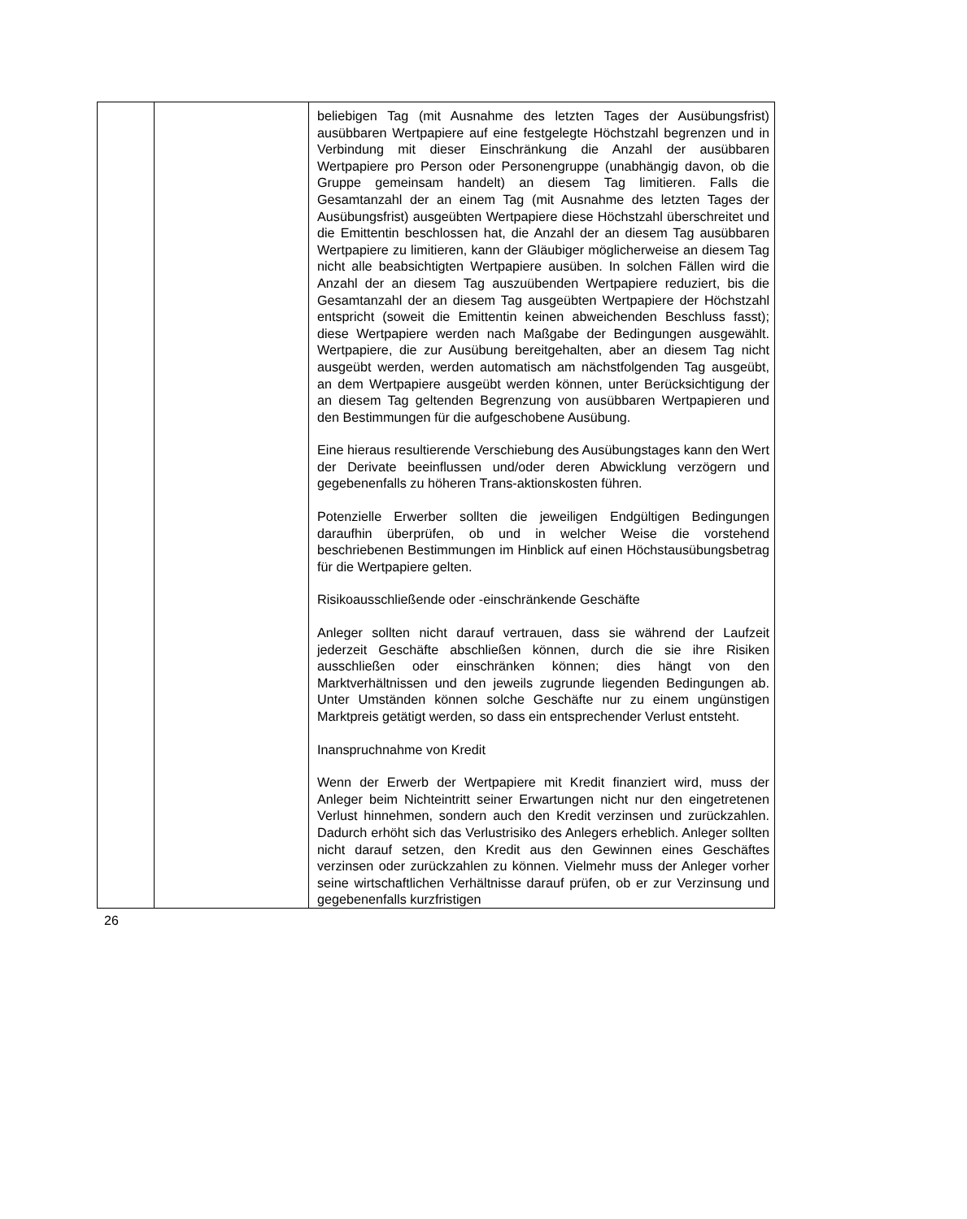| | | beliebigen Tag (mit Ausnahme des letzten Tages der Ausübungsfrist) ausübbaren Wertpapiere auf eine festgelegte Höchstzahl begrenzen und in Verbindung mit dieser Einschränkung die Anzahl der ausübbaren Wertpapiere pro Person oder Personengruppe (unabhängig davon, ob die Gruppe gemeinsam handelt) an diesem Tag limitieren. Falls die Gesamtanzahl der an einem Tag (mit Ausnahme des letzten Tages der Ausübungsfrist) ausgeübten Wertpapiere diese Höchstzahl überschreitet und die Emittentin beschlossen hat, die Anzahl der an diesem Tag ausübbaren Wertpapiere zu limitieren, kann der Gläubiger möglicherweise an diesem Tag nicht alle beabsichtigten Wertpapiere ausüben. In solchen Fällen wird die Anzahl der an diesem Tag auszuübenden Wertpapiere reduziert, bis die Gesamtanzahl der an diesem Tag ausgeübten Wertpapiere der Höchstzahl entspricht (soweit die Emittentin keinen abweichenden Beschluss fasst); diese Wertpapiere werden nach Maßgabe der Bedingungen ausgewählt. Wertpapiere, die zur Ausübung bereitgehalten, aber an diesem Tag nicht ausgeübt werden, werden automatisch am nächstfolgenden Tag ausgeübt, an dem Wertpapiere ausgeübt werden können, unter Berücksichtigung der an diesem Tag geltenden Begrenzung von ausübbaren Wertpapieren und den Bestimmungen für die aufgeschobene Ausübung. Eine hieraus resultierende Verschiebung des Ausübungstages kann den Wert der Derivate beeinflussen und/oder deren Abwicklung verzögern und gegebenenfalls zu höheren Trans-aktionskosten führen. Potenzielle Erwerber sollten die jeweiligen Endgültigen Bedingungen daraufhin überprüfen, ob und in welcher Weise die vorstehend beschriebenen Bestimmungen im Hinblick auf einen Höchstausübungsbetrag für die Wertpapiere gelten. Risikoausschließende oder -einschränkende Geschäfte Anleger sollten nicht darauf vertrauen, dass sie während der Laufzeit jederzeit Geschäfte abschließen können, durch die sie ihre Risiken ausschließen oder einschränken können; dies hängt von den Marktverhältnissen und den jeweils zugrunde liegenden Bedingungen ab. Unter Umständen können solche Geschäfte nur zu einem ungünstigen Marktpreis getätigt werden, so dass ein entsprechender Verlust entsteht. Inanspruchnahme von Kredit Wenn der Erwerb der Wertpapiere mit Kredit finanziert wird, muss der Anleger beim Nichteintritt seiner Erwartungen nicht nur den eingetretenen Verlust hinnehmen, sondern auch den Kredit verzinsen und zurückzahlen. Dadurch erhöht sich das Verlustrisiko des Anlegers erheblich. Anleger sollten nicht darauf setzen, den Kredit aus den Gewinnen eines Geschäftes verzinsen oder zurückzahlen zu können. Vielmehr muss der Anleger vorher seine wirtschaftlichen Verhältnisse darauf prüfen, ob er zur Verzinsung und gegebenenfalls kurzfristigen |
26